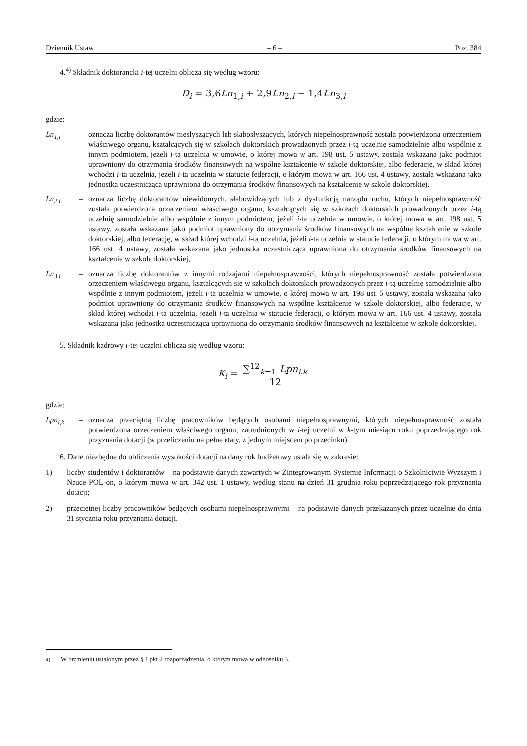Dziennik Ustaw – 6 – Poz. 384
4.<sup>4)</sup> Składnik doktorancki i-tej uczelni oblicza się według wzoru:
D<sub>i</sub> = 3,6Ln<sub>1,i</sub> + 2,9Ln<sub>2,i</sub> + 1,4Ln<sub>3,i</sub>
gdzie:
Ln<sub>1,i</sub> – oznacza liczbę doktorantów niesłyszących lub słabosłyszących, których niepełnosprawność została potwierdzona orzeczeniem właściwego organu, kształcących się w szkołach doktorskich prowadzonych przez i-tą uczelnię samodzielnie albo wspólnie z innym podmiotem, jeżeli i-ta uczelnia w umowie, o której mowa w art. 198 ust. 5 ustawy, została wskazana jako podmiot uprawniony do otrzymania środków finansowych na wspólne kształcenie w szkole doktorskiej, albo federację, w skład której wchodzi i-ta uczelnia, jeżeli i-ta uczelnia w statucie federacji, o którym mowa w art. 166 ust. 4 ustawy, została wskazana jako jednostka uczestnicząca uprawniona do otrzymania środków finansowych na kształcenie w szkole doktorskiej,
Ln<sub>2,i</sub> – oznacza liczbę doktorantów niewidomych, słabowidzących lub z dysfunkcją narządu ruchu, których niepełnosprawność została potwierdzona orzeczeniem właściwego organu, kształcących się w szkołach doktorskich prowadzonych przez i-tą uczelnię samodzielnie albo wspólnie z innym podmiotem, jeżeli i-ta uczelnia w umowie, o której mowa w art. 198 ust. 5 ustawy, została wskazana jako podmiot uprawniony do otrzymania środków finansowych na wspólne kształcenie w szkole doktorskiej, albo federację, w skład której wchodzi i-ta uczelnia, jeżeli i-ta uczelnia w statucie federacji, o którym mowa w art. 166 ust. 4 ustawy, została wskazana jako jednostka uczestnicząca uprawniona do otrzymania środków finansowych na kształcenie w szkole doktorskiej,
Ln<sub>3,i</sub> – oznacza liczbę doktorantów z innymi rodzajami niepełnosprawności, których niepełnosprawność została potwierdzona orzeczeniem właściwego organu, kształcących się w szkołach doktorskich prowadzonych przez i-tą uczelnię samodzielnie albo wspólnie z innym podmiotem, jeżeli i-ta uczelnia w umowie, o której mowa w art. 198 ust. 5 ustawy, została wskazana jako podmiot uprawniony do otrzymania środków finansowych na wspólne kształcenie w szkole doktorskiej, albo federację, w skład której wchodzi i-ta uczelnia, jeżeli i-ta uczelnia w statucie federacji, o którym mowa w art. 166 ust. 4 ustawy, została wskazana jako jednostka uczestnicząca uprawniona do otrzymania środków finansowych na kształcenie w szkole doktorskiej.
5. Składnik kadrowy i-tej uczelni oblicza się według wzoru:
K<sub>i</sub> = ∑<sup>12</sup><sub>k=1</sub> Lpn<sub>i,k</sub>
12
gdzie:
Lpn<sub>i,k</sub> – oznacza przeciętną liczbę pracowników będących osobami niepełnosprawnymi, których niepełnosprawność została potwierdzona orzeczeniem właściwego organu, zatrudnionych w i-tej uczelni w k-tym miesiącu roku poprzedzającego rok przyznania dotacji (w przeliczeniu na pełne etaty, z jednym miejscem po przecinku).
6. Dane niezbędne do obliczenia wysokości dotacji na dany rok budżetowy ustala się w zakresie:
1) liczby studentów i doktorantów – na podstawie danych zawartych w Zintegrowanym Systemie Informacji o Szkolnictwie Wyższym i Nauce POL-on, o którym mowa w art. 342 ust. 1 ustawy, według stanu na dzień 31 grudnia roku poprzedzającego rok przyznania dotacji;
2) przeciętnej liczby pracowników będących osobami niepełnosprawnymi – na podstawie danych przekazanych przez uczelnie do dnia 31 stycznia roku przyznania dotacji.
<sup>4)</sup> W brzmieniu ustalonym przez § 1 pkt 2 rozporządzenia, o którym mowa w odnośniku 3.